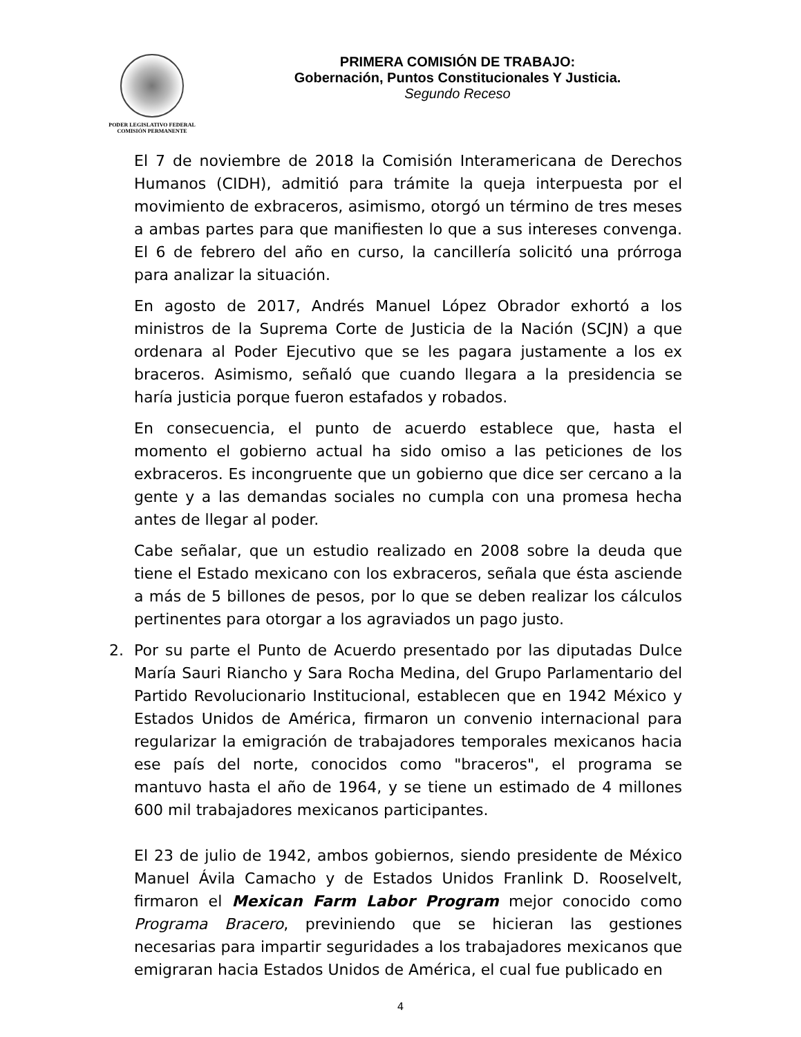PODER LEGISLATIVO FEDERAL
COMISIÓN PERMANENTE
PRIMERA COMISIÓN DE TRABAJO:
Gobernación, Puntos Constitucionales Y Justicia.
Segundo Receso
El 7 de noviembre de 2018 la Comisión Interamericana de Derechos Humanos (CIDH), admitió para trámite la queja interpuesta por el movimiento de exbraceros, asimismo, otorgó un término de tres meses a ambas partes para que manifiesten lo que a sus intereses convenga. El 6 de febrero del año en curso, la cancillería solicitó una prórroga para analizar la situación.
En agosto de 2017, Andrés Manuel López Obrador exhortó a los ministros de la Suprema Corte de Justicia de la Nación (SCJN) a que ordenara al Poder Ejecutivo que se les pagara justamente a los ex braceros. Asimismo, señaló que cuando llegara a la presidencia se haría justicia porque fueron estafados y robados.
En consecuencia, el punto de acuerdo establece que, hasta el momento el gobierno actual ha sido omiso a las peticiones de los exbraceros. Es incongruente que un gobierno que dice ser cercano a la gente y a las demandas sociales no cumpla con una promesa hecha antes de llegar al poder.
Cabe señalar, que un estudio realizado en 2008 sobre la deuda que tiene el Estado mexicano con los exbraceros, señala que ésta asciende a más de 5 billones de pesos, por lo que se deben realizar los cálculos pertinentes para otorgar a los agraviados un pago justo.
2. Por su parte el Punto de Acuerdo presentado por las diputadas Dulce María Sauri Riancho y Sara Rocha Medina, del Grupo Parlamentario del Partido Revolucionario Institucional, establecen que en 1942 México y Estados Unidos de América, firmaron un convenio internacional para regularizar la emigración de trabajadores temporales mexicanos hacia ese país del norte, conocidos como "braceros", el programa se mantuvo hasta el año de 1964, y se tiene un estimado de 4 millones 600 mil trabajadores mexicanos participantes.
El 23 de julio de 1942, ambos gobiernos, siendo presidente de México Manuel Ávila Camacho y de Estados Unidos Franlink D. Rooselvelt, firmaron el Mexican Farm Labor Program mejor conocido como Programa Bracero, previniendo que se hicieran las gestiones necesarias para impartir seguridades a los trabajadores mexicanos que emigraran hacia Estados Unidos de América, el cual fue publicado en
4